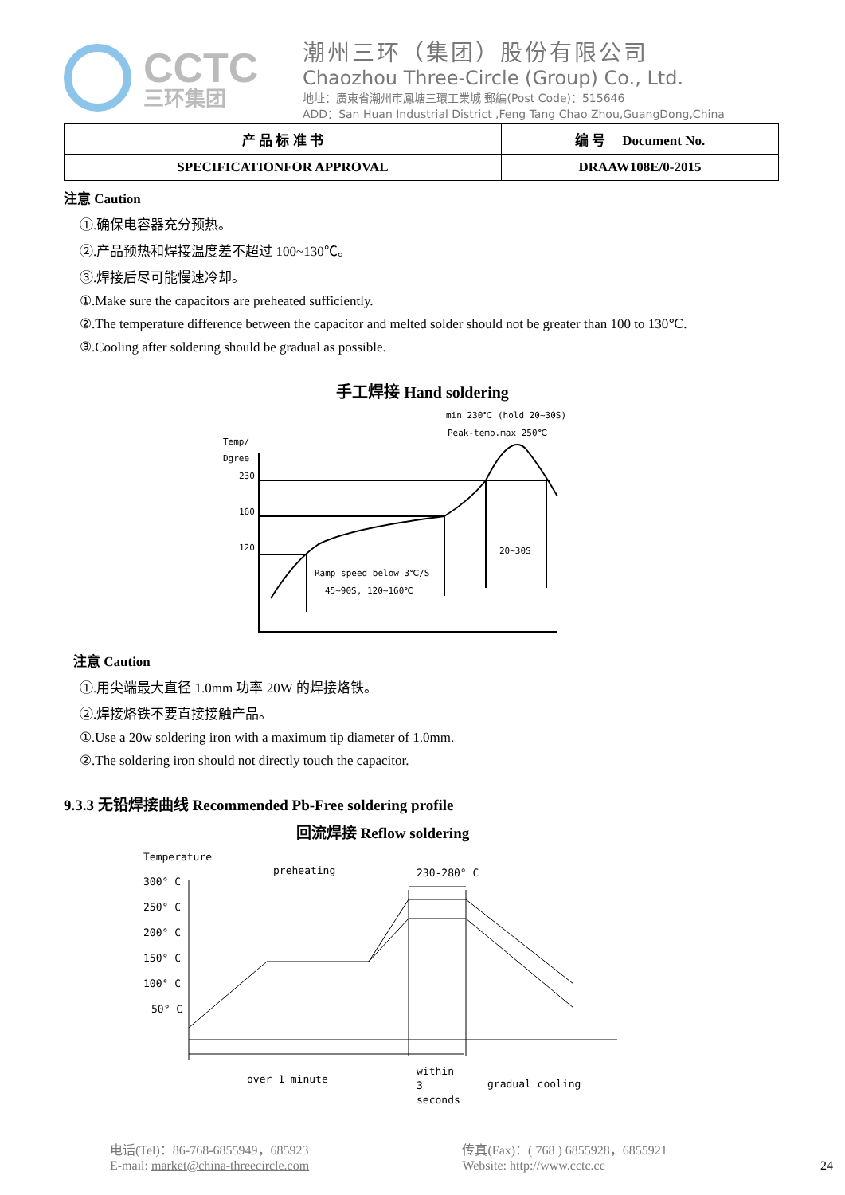CCTC
三环集团
潮州三环（集团）股份有限公司
Chaozhou Three-Circle (Group) Co., Ltd.
地址：廣東省潮州市鳳塘三環工業城 郵編(Post Code)：515646
ADD：San Huan Industrial District ,Feng Tang Chao Zhou,GuangDong,China
| 产 品 标 准 书 | 编 号 Document No. |
| SPECIFICATIONFOR APPROVAL | DRAAW108E/0-2015 |
注意 Caution
①.确保电容器充分预热。
②.产品预热和焊接温度差不超过 100~130℃。
③.焊接后尽可能慢速冷却。
①.Make sure the capacitors are preheated sufficiently.
②.The temperature difference between the capacitor and melted solder should not be greater than 100 to 130℃.
③.Cooling after soldering should be gradual as possible.
手工焊接 Hand soldering
min 230℃ (hold 20~30S)
Peak-temp.max 250℃
Temp/
Dgree
230
160
120
Ramp speed below 3℃/S
45~90S, 120~160℃
20~30S
注意 Caution
①.用尖端最大直径 1.0mm 功率 20W 的焊接烙铁。
②.焊接烙铁不要直接接触产品。
①.Use a 20w soldering iron with a maximum tip diameter of 1.0mm.
②.The soldering iron should not directly touch the capacitor.
9.3.3 无铅焊接曲线 Recommended Pb-Free soldering profile
回流焊接 Reflow soldering
Temperature
preheating
230-280° C
300° C
250° C
200° C
150° C
100° C
50° C
over 1 minute
within
3
seconds
gradual cooling
电话(Tel)：86-768-6855949，685923
E-mail: market@china-threecircle.com
传真(Fax)：( 768 ) 6855928，6855921
Website: http://www.cctc.cc
24